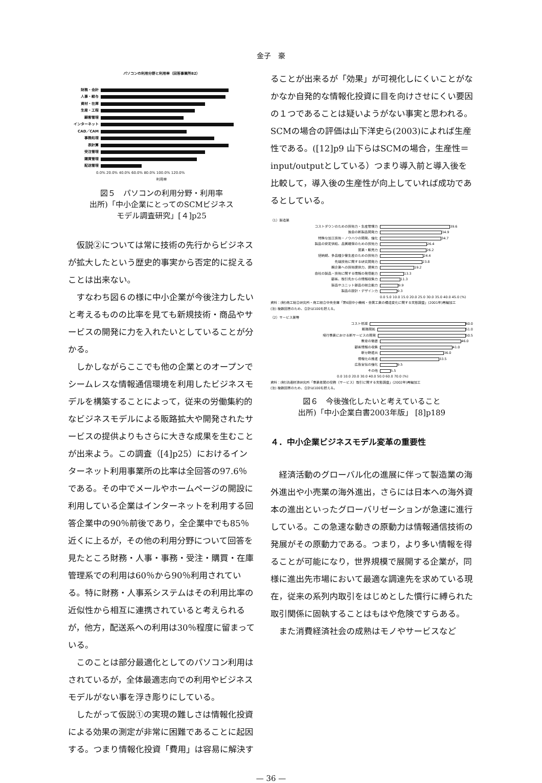金子　豪
パソコンの利用分野と利用率（回答事業所82）
財務・会計
人事・給与
資材・在庫
生産・工程
顧客管理
インターネット
CAD／CAM
事務処理
表計算
受注管理
購買管理
配送管理
0.0% 20.0% 40.0% 60.0% 80.0% 100.0% 120.0%
利用率
図５　パソコンの利用分野・利用率
出所)「中小企業にとってのSCMビジネス
モデル調査研究」[４]p25
仮説②については常に技術の先行からビジネスが拡大したという歴史的事実から否定的に捉えることは出来ない。
すなわち図６の様に中小企業が今後注力したいと考えるものの比率を見ても新規技術・商品やサービスの開発に力を入れたいとしていることが分かる。
しかしながらここでも他の企業とのオープンでシームレスな情報通信環境を利用したビジネスモデルを構築することによって，従来の労働集約的なビジネスモデルによる販路拡大や開発されたサービスの提供よりもさらに大きな成果を生むことが出来よう。この調査（[4]p25）におけるインターネット利用事業所の比率は全回答の97.6％である。その中でメールやホームページの開設に利用している企業はインターネットを利用する回答企業中の90％前後であり，全企業中でも85％近くに上るが，その他の利用分野について回答を見たところ財務・人事・事務・受注・購買・在庫管理系での利用は60％から90％利用されている。特に財務・人事系システムはその利用比率の近似性から相互に連携されていると考えられるが，他方，配送系への利用は30％程度に留まっている。
このことは部分最適化としてのパソコン利用はされているが，全体最適志向での利用やビジネスモデルがない事を浮き彫りにしている。
したがって仮説①の実現の難しさは情報化投資による効果の測定が非常に困難であることに起因する。つまり情報化投資「費用」は容易に解決す
ることが出来るが「効果」が可視化しにくいことがなかなか自発的な情報化投資に目を向けさせにくい要因の１つであることは疑いようがない事実と思われる。SCMの場合の評価は山下洋史ら(2003)によれば生産性である。([12]p9 山下らはSCMの場合，生産性＝input/outputとしている）つまり導入前と導入後を比較して，導入後の生産性が向上していれば成功であるとしている。
（1）製造業
コストダウンのための技術力・生産管理力
39.6
独自の新製品開発力
34.9
特殊な加工技術・ノウハウの開発、強化
34.7
製品の安定供給、品質確保のための技術力
26.4
営業・販売力
26.2
短納期、多品種少量生産のための技術力
24.4
先端技術に関する研究開発力
23.8
親企業への技術提供力、提案力
19.2
自社の製品・技術に関する情報の発信能力
13.3
顧客、取引先からの情報収集力
11.3
製品やユニット部品の組立能力
9.9
製品の設計・デザイン力
9.3
0.0 5.0 10.0 15.0 20.0 25.0 30.0 35.0 40.0 45.0 (%)
資料：(財)商工総合研究所・商工組合中央金庫「第6回中小機械・金属工業の構造変化に関する実態調査」(2001年)再編加工
(注) 複数回答のため、合計は100を超える。
（2）サービス業等
コスト低減
60.0
販路開拓
51.0
現行事業における新サービスの開発
50.5
教育の徹底
46.0
顧客情報の収集
41.0
新分野進出
36.0
情報化の推進
33.5
広告宣伝の強化
9.5
その他
5.5
0.0 10.0 20.0 30.0 40.0 50.0 60.0 70.0 (%)
資料：(財)流通経済研究所「事業者間の役務（サービス）取引に関する実態調査」(2002年)再編加工
(注) 複数回答のため、合計は100を超える。
図６　今後強化したいと考えていること
出所)「中小企業白書2003年版」 [8]p189
４．中小企業ビジネスモデル変革の重要性
経済活動のグローバル化の進展に伴って製造業の海外進出や小売業の海外進出，さらには日本への海外資本の進出といったグローバリゼーションが急速に進行している。この急速な動きの原動力は情報通信技術の発展がその原動力である。つまり，より多い情報を得ることが可能になり，世界規模で展開する企業が，同様に進出先市場において最適な調達先を求めている現在，従来の系列内取引をはじめとした慣行に縛られた取引関係に固執することはもはや危険ですらある。
また消費経済社会の成熟はモノやサービスなど
— 36 —